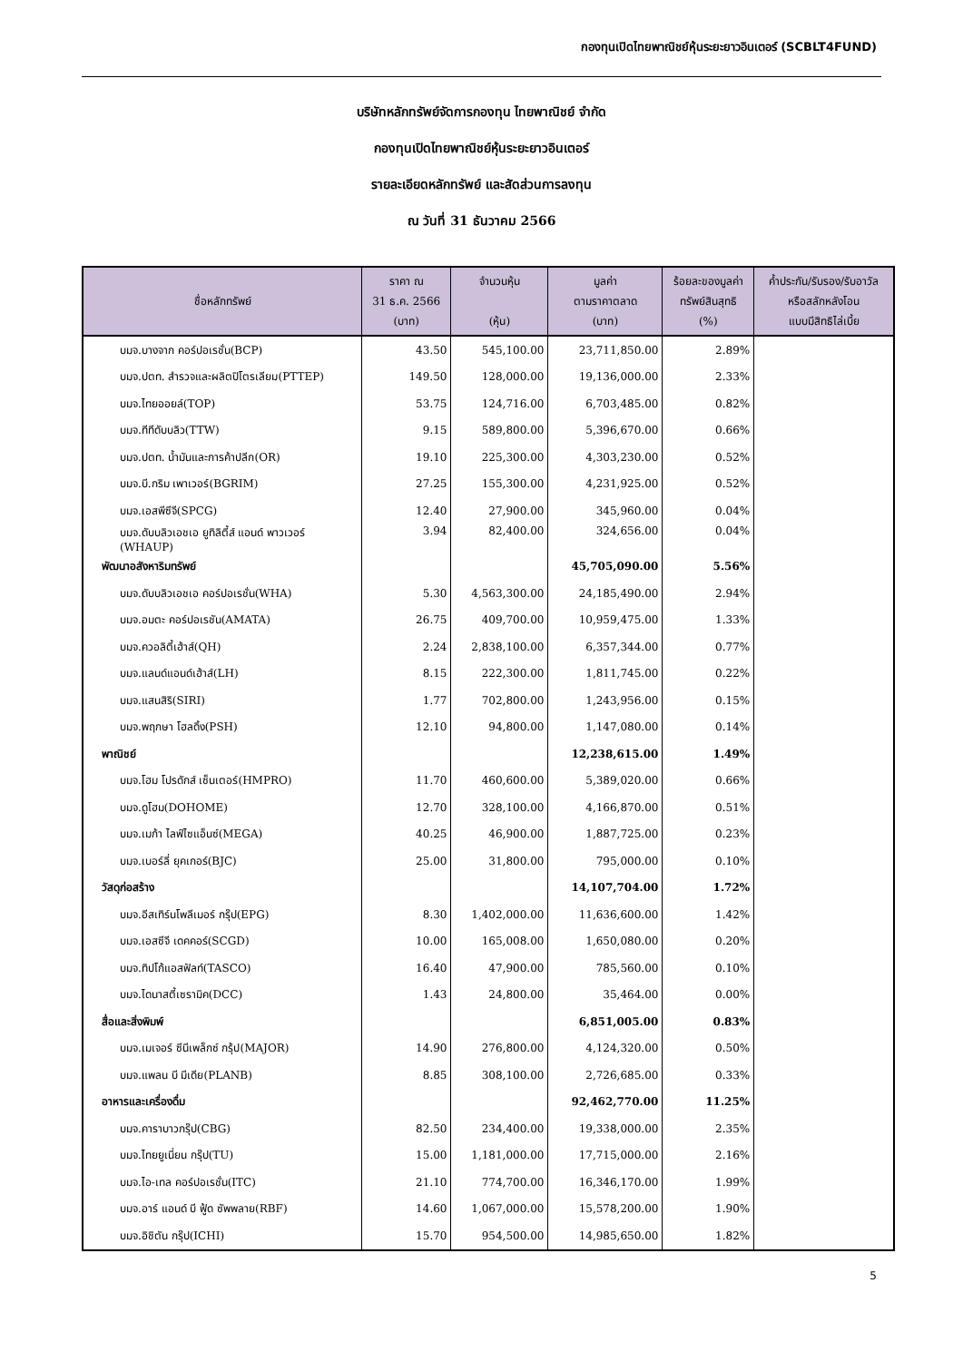กองทุนเปิดไทยพาณิชย์หุ้นระยะยาวอินเตอร์ (SCBLT4FUND)
บริษัทหลักทรัพย์จัดการกองทุน ไทยพาณิชย์ จำกัด
กองทุนเปิดไทยพาณิชย์หุ้นระยะยาวอินเตอร์
รายละเอียดหลักทรัพย์ และสัดส่วนการลงทุน
ณ วันที่ 31 ธันวาคม 2566
| ชื่อหลักทรัพย์ | ราคา ณ 31 ธ.ค. 2566 (บาท) | จำนวนหุ้น (หุ้น) | มูลค่า ตามราคาตลาด (บาท) | ร้อยละของมูลค่า ทรัพย์สินสุทธิ (%) | ค้ำประกัน/รับรอง/รับอาวัล หรือสลักหลังโอน แบบมีสิทธิไล่เบี้ย |
| --- | --- | --- | --- | --- | --- |
| บมจ.บางจาก คอร์ปอเรชั่น(BCP) | 43.50 | 545,100.00 | 23,711,850.00 | 2.89% | |
| บมจ.ปตท. สำรวจและผลิตปิโตรเลียม(PTTEP) | 149.50 | 128,000.00 | 19,136,000.00 | 2.33% | |
| บมจ.ไทยออยล์(TOP) | 53.75 | 124,716.00 | 6,703,485.00 | 0.82% | |
| บมจ.ทีทีดับบลิว(TTW) | 9.15 | 589,800.00 | 5,396,670.00 | 0.66% | |
| บมจ.ปตท. น้ำมันและการค้าปลีก(OR) | 19.10 | 225,300.00 | 4,303,230.00 | 0.52% | |
| บมจ.บี.กริม เพาเวอร์(BGRIM) | 27.25 | 155,300.00 | 4,231,925.00 | 0.52% | |
| บมจ.เอสพีซีจี(SPCG) | 12.40 | 27,900.00 | 345,960.00 | 0.04% | |
| บมจ.ดับบลิวเอชเอ ยูทิลิตี้ส์ แอนด์ พาวเวอร์ (WHAUP) | 3.94 | 82,400.00 | 324,656.00 | 0.04% | |
| พัฒนาอสังหาริมทรัพย์ | | | 45,705,090.00 | 5.56% | |
| บมจ.ดับบลิวเอชเอ คอร์ปอเรชั่น(WHA) | 5.30 | 4,563,300.00 | 24,185,490.00 | 2.94% | |
| บมจ.อมตะ คอร์ปอเรชัน(AMATA) | 26.75 | 409,700.00 | 10,959,475.00 | 1.33% | |
| บมจ.ควอลิตี้เฮ้าส์(QH) | 2.24 | 2,838,100.00 | 6,357,344.00 | 0.77% | |
| บมจ.แลนด์แอนด์เฮ้าส์(LH) | 8.15 | 222,300.00 | 1,811,745.00 | 0.22% | |
| บมจ.แสนสิริ(SIRI) | 1.77 | 702,800.00 | 1,243,956.00 | 0.15% | |
| บมจ.พฤกษา โฮลดิ้ง(PSH) | 12.10 | 94,800.00 | 1,147,080.00 | 0.14% | |
| พาณิชย์ | | | 12,238,615.00 | 1.49% | |
| บมจ.โฮม โปรดักส์ เซ็นเตอร์(HMPRO) | 11.70 | 460,600.00 | 5,389,020.00 | 0.66% | |
| บมจ.ดูโฮม(DOHOME) | 12.70 | 328,100.00 | 4,166,870.00 | 0.51% | |
| บมจ.เมก้า ไลฟ์ไซแอ็นซ์(MEGA) | 40.25 | 46,900.00 | 1,887,725.00 | 0.23% | |
| บมจ.เบอร์ลี่ ยุคเกอร์(BJC) | 25.00 | 31,800.00 | 795,000.00 | 0.10% | |
| วัสดุก่อสร้าง | | | 14,107,704.00 | 1.72% | |
| บมจ.อีสเทิร์นโพลีเมอร์ กรุ๊ป(EPG) | 8.30 | 1,402,000.00 | 11,636,600.00 | 1.42% | |
| บมจ.เอสซีจี เดคคอร์(SCGD) | 10.00 | 165,008.00 | 1,650,080.00 | 0.20% | |
| บมจ.ทิปโก้แอสฟัลท์(TASCO) | 16.40 | 47,900.00 | 785,560.00 | 0.10% | |
| บมจ.ไดนาสตี้เซรามิค(DCC) | 1.43 | 24,800.00 | 35,464.00 | 0.00% | |
| สื่อและสิ่งพิมพ์ | | | 6,851,005.00 | 0.83% | |
| บมจ.เมเจอร์ ซีนีเพล็กซ์ กรุ้ป(MAJOR) | 14.90 | 276,800.00 | 4,124,320.00 | 0.50% | |
| บมจ.แพลน บี มีเดีย(PLANB) | 8.85 | 308,100.00 | 2,726,685.00 | 0.33% | |
| อาหารและเครื่องดื่ม | | | 92,462,770.00 | 11.25% | |
| บมจ.คาราบาวกรุ๊ป(CBG) | 82.50 | 234,400.00 | 19,338,000.00 | 2.35% | |
| บมจ.ไทยยูเนี่ยน กรุ๊ป(TU) | 15.00 | 1,181,000.00 | 17,715,000.00 | 2.16% | |
| บมจ.ไอ-เทล คอร์ปอเรชั่น(ITC) | 21.10 | 774,700.00 | 16,346,170.00 | 1.99% | |
| บมจ.อาร์ แอนด์ บี ฟู้ด ซัพพลาย(RBF) | 14.60 | 1,067,000.00 | 15,578,200.00 | 1.90% | |
| บมจ.อิชิตัน กรุ๊ป(ICHI) | 15.70 | 954,500.00 | 14,985,650.00 | 1.82% | |
5